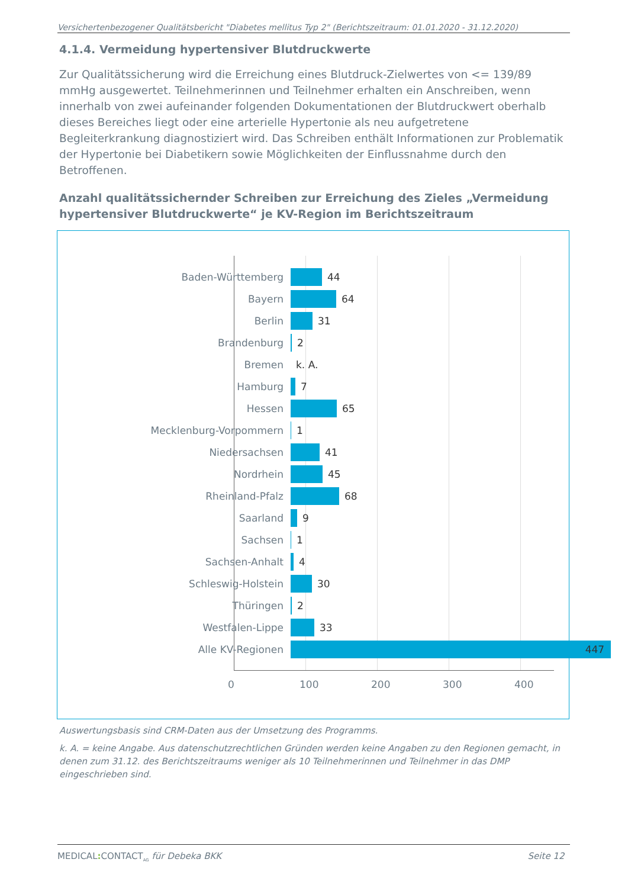Versichertenbezogener Qualitätsbericht "Diabetes mellitus Typ 2" (Berichtszeitraum: 01.01.2020 - 31.12.2020)
4.1.4. Vermeidung hypertensiver Blutdruckwerte
Zur Qualitätssicherung wird die Erreichung eines Blutdruck-Zielwertes von <= 139/89 mmHg ausgewertet. Teilnehmerinnen und Teilnehmer erhalten ein Anschreiben, wenn innerhalb von zwei aufeinander folgenden Dokumentationen der Blutdruckwert oberhalb dieses Bereiches liegt oder eine arterielle Hypertonie als neu aufgetretene Begleiterkrankung diagnostiziert wird. Das Schreiben enthält Informationen zur Problematik der Hypertonie bei Diabetikern sowie Möglichkeiten der Einflussnahme durch den Betroffenen.
Anzahl qualitätssichernder Schreiben zur Erreichung des Zieles „Vermeidung hypertensiver Blutdruckwerte“ je KV-Region im Berichtszeitraum
Baden-Württemberg 44
Bayern 64
Berlin 31
Brandenburg 2
Bremen k. A.
Hamburg 7
Hessen 65
Mecklenburg-Vorpommern 1
Niedersachsen 41
Nordrhein 45
Rheinland-Pfalz 68
Saarland 9
Sachsen 1
Sachsen-Anhalt 4
Schleswig-Holstein 30
Thüringen 2
Westfalen-Lippe 33
Alle KV-Regionen 447
0 100 200 300 400
Auswertungsbasis sind CRM-Daten aus der Umsetzung des Programms.
k. A. = keine Angabe. Aus datenschutzrechtlichen Gründen werden keine Angaben zu den Regionen gemacht, in denen zum 31.12. des Berichtszeitraums weniger als 10 Teilnehmerinnen und Teilnehmer in das DMP eingeschrieben sind.
MEDICAL: CONTACT<sub>AG</sub> für Debeka BKK Seite 12